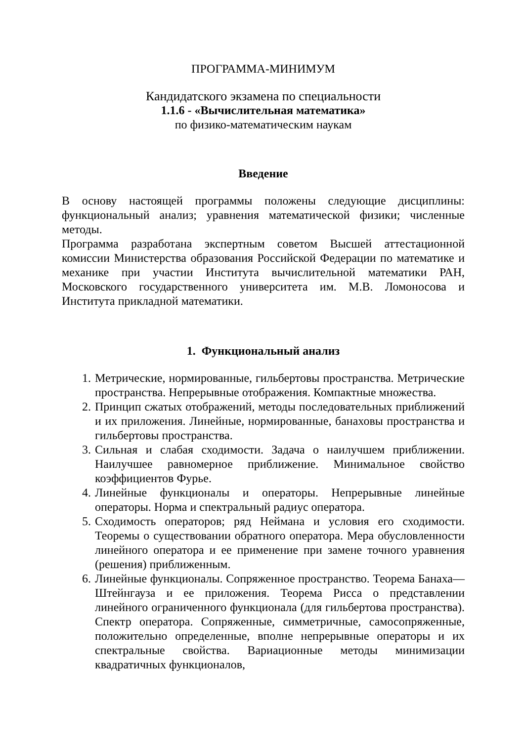ПРОГРАММА-МИНИМУМ
Кандидатского экзамена по специальности
1.1.6 - «Вычислительная математика»
по физико-математическим наукам
Введение
В основу настоящей программы положены следующие дисциплины: функциональный анализ; уравнения математической физики; численные методы.
Программа разработана экспертным советом Высшей аттестационной комиссии Министерства образования Российской Федерации по математике и механике при участии Института вычислительной математики РАН, Московского государственного университета им. М.В. Ломоносова и Института прикладной математики.
1. Функциональный анализ
1. Метрические, нормированные, гильбертовы пространства. Метрические пространства. Непрерывные отображения. Компактные множества.
2. Принцип сжатых отображений, методы последовательных приближений и их приложения. Линейные, нормированные, банаховы пространства и гильбертовы пространства.
3. Сильная и слабая сходимости. Задача о наилучшем приближении. Наилучшее равномерное приближение. Минимальное свойство коэффициентов Фурье.
4. Линейные функционалы и операторы. Непрерывные линейные операторы. Норма и спектральный радиус оператора.
5. Сходимость операторов; ряд Неймана и условия его сходимости. Теоремы о существовании обратного оператора. Мера обусловленности линейного оператора и ее применение при замене точного уравнения (решения) приближенным.
6. Линейные функционалы. Сопряженное пространство. Теорема Банаха—Штейнгауза и ее приложения. Теорема Рисса о представлении линейного ограниченного функционала (для гильбертова пространства). Спектр оператора. Сопряженные, симметричные, самосопряженные, положительно определенные, вполне непрерывные операторы и их спектральные свойства. Вариационные методы минимизации квадратичных функционалов,